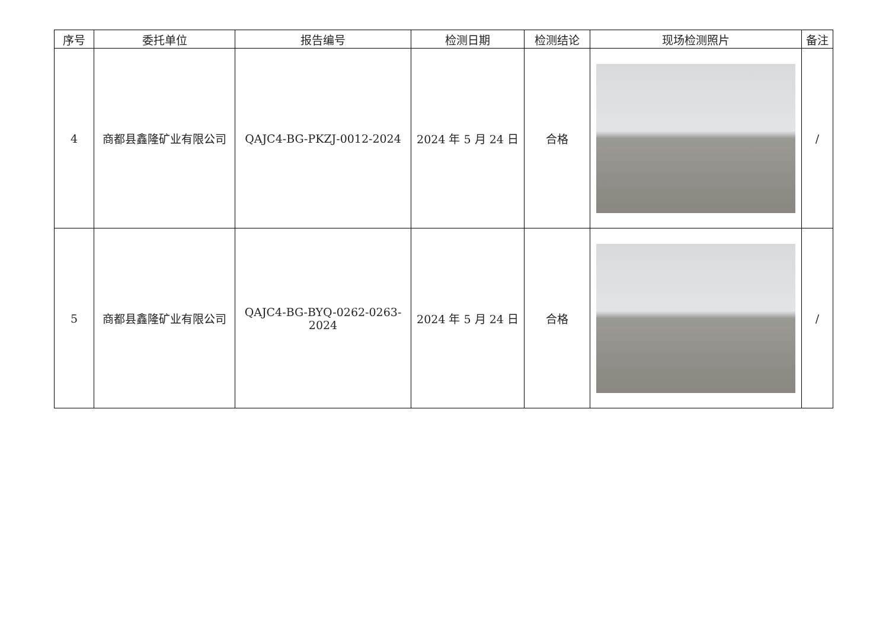| 序号 | 委托单位 | 报告编号 | 检测日期 | 检测结论 | 现场检测照片 | 备注 |
| --- | --- | --- | --- | --- | --- | --- |
| 4 | 商都县鑫隆矿业有限公司 | QAJC4-BG-PKZJ-0012-2024 | 2024 年 5 月 24 日 | 合格 | | / |
| 5 | 商都县鑫隆矿业有限公司 | QAJC4-BG-BYQ-0262-0263-2024 | 2024 年 5 月 24 日 | 合格 | | / |